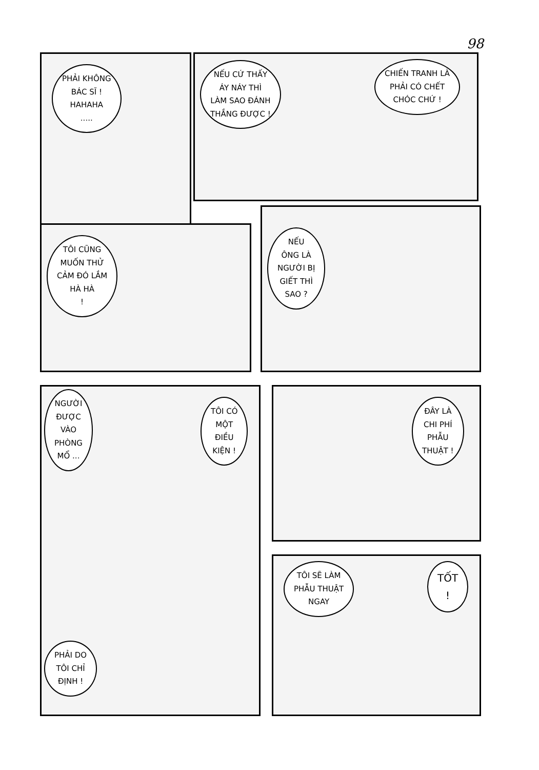98
PHẢI KHÔNG
BÁC SĨ !
HAHAHA
.....
NẾU CỨ THẤY
ÁY NÁY THÌ
LÀM SAO ĐÁNH
THẮNG ĐƯỢC !
CHIẾN TRANH LÀ
PHẢI CÓ CHẾT
CHÓC CHỨ !
TÔI CŨNG
MUỐN THỬ
CẢM ĐÓ LẮM
HÀ HÀ
!
NẾU
ÔNG LÀ
NGƯỜI BỊ
GIẾT THÌ
SAO ?
NGƯỜI
ĐƯỢC
VÀO
PHÒNG
MỔ ...
TÔI CÓ
MỘT
ĐIỀU
KIỆN !
PHẢI DO
TÔI CHỈ
ĐỊNH !
ĐÂY LÀ
CHI PHÍ
PHẪU
THUẬT !
TÔI SẼ LÀM
PHẪU THUẬT
NGAY
TỐT
!